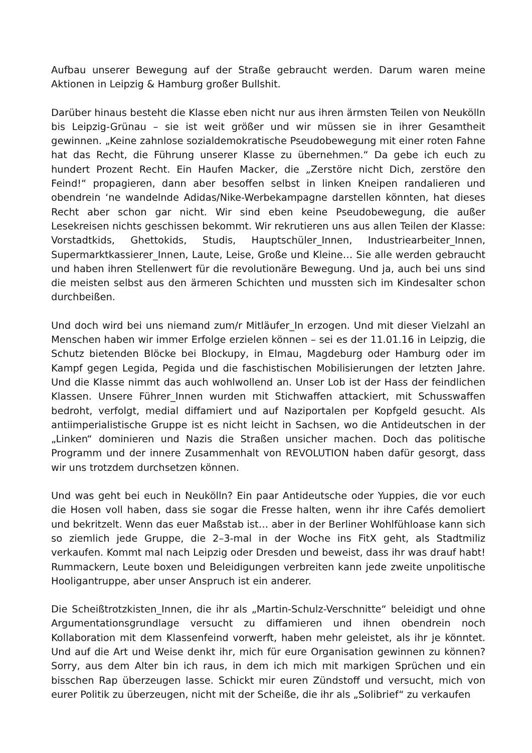Aufbau unserer Bewegung auf der Straße gebraucht werden. Darum waren meine Aktionen in Leipzig & Hamburg großer Bullshit.
Darüber hinaus besteht die Klasse eben nicht nur aus ihren ärmsten Teilen von Neukölln bis Leipzig-Grünau – sie ist weit größer und wir müssen sie in ihrer Gesamtheit gewinnen. „Keine zahnlose sozialdemokratische Pseudobewegung mit einer roten Fahne hat das Recht, die Führung unserer Klasse zu übernehmen.“ Da gebe ich euch zu hundert Prozent Recht. Ein Haufen Macker, die „Zerstöre nicht Dich, zerstöre den Feind!“ propagieren, dann aber besoffen selbst in linken Kneipen randalieren und obendrein ‘ne wandelnde Adidas/Nike-Werbekampagne darstellen könnten, hat dieses Recht aber schon gar nicht. Wir sind eben keine Pseudobewegung, die außer Lesekreisen nichts geschissen bekommt. Wir rekrutieren uns aus allen Teilen der Klasse: Vorstadtkids, Ghettokids, Studis, Hauptschüler_Innen, Industriearbeiter_Innen, Supermarktkassierer_Innen, Laute, Leise, Große und Kleine… Sie alle werden gebraucht und haben ihren Stellenwert für die revolutionäre Bewegung. Und ja, auch bei uns sind die meisten selbst aus den ärmeren Schichten und mussten sich im Kindesalter schon durchbeißen.
Und doch wird bei uns niemand zum/r Mitläufer_In erzogen. Und mit dieser Vielzahl an Menschen haben wir immer Erfolge erzielen können – sei es der 11.01.16 in Leipzig, die Schutz bietenden Blöcke bei Blockupy, in Elmau, Magdeburg oder Hamburg oder im Kampf gegen Legida, Pegida und die faschistischen Mobilisierungen der letzten Jahre. Und die Klasse nimmt das auch wohlwollend an. Unser Lob ist der Hass der feindlichen Klassen. Unsere Führer_Innen wurden mit Stichwaffen attackiert, mit Schusswaffen bedroht, verfolgt, medial diffamiert und auf Naziportalen per Kopfgeld gesucht. Als antiimperialistische Gruppe ist es nicht leicht in Sachsen, wo die Antideutschen in der „Linken“ dominieren und Nazis die Straßen unsicher machen. Doch das politische Programm und der innere Zusammenhalt von REVOLUTION haben dafür gesorgt, dass wir uns trotzdem durchsetzen können.
Und was geht bei euch in Neukölln? Ein paar Antideutsche oder Yuppies, die vor euch die Hosen voll haben, dass sie sogar die Fresse halten, wenn ihr ihre Cafés demoliert und bekritzelt. Wenn das euer Maßstab ist… aber in der Berliner Wohlfühloase kann sich so ziemlich jede Gruppe, die 2–3-mal in der Woche ins FitX geht, als Stadtmiliz verkaufen. Kommt mal nach Leipzig oder Dresden und beweist, dass ihr was drauf habt! Rummackern, Leute boxen und Beleidigungen verbreiten kann jede zweite unpolitische Hooligantruppe, aber unser Anspruch ist ein anderer.
Die Scheißtrotzkisten_Innen, die ihr als „Martin-Schulz-Verschnitte“ beleidigt und ohne Argumentationsgrundlage versucht zu diffamieren und ihnen obendrein noch Kollaboration mit dem Klassenfeind vorwerft, haben mehr geleistet, als ihr je könntet. Und auf die Art und Weise denkt ihr, mich für eure Organisation gewinnen zu können? Sorry, aus dem Alter bin ich raus, in dem ich mich mit markigen Sprüchen und ein bisschen Rap überzeugen lasse. Schickt mir euren Zündstoff und versucht, mich von eurer Politik zu überzeugen, nicht mit der Scheiße, die ihr als „Solibrief“ zu verkaufen